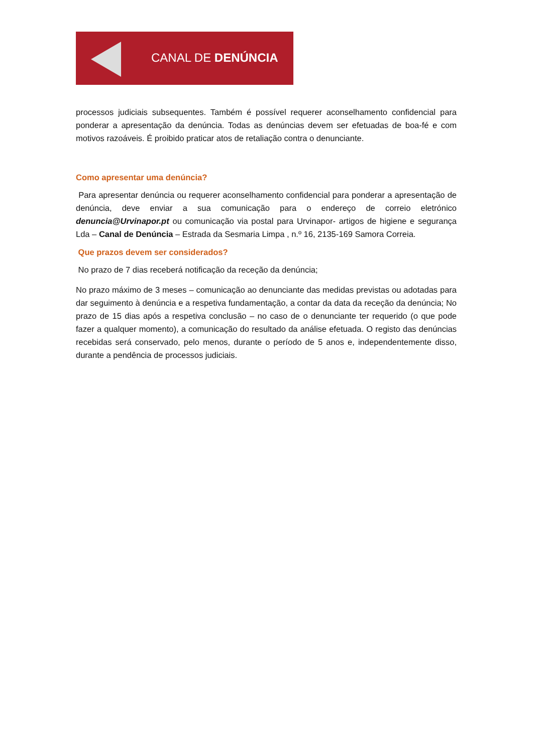CANAL DE DENÚNCIA
processos judiciais subsequentes. Também é possível requerer aconselhamento confidencial para ponderar a apresentação da denúncia. Todas as denúncias devem ser efetuadas de boa-fé e com motivos razoáveis. É proibido praticar atos de retaliação contra o denunciante.
Como apresentar uma denúncia?
Para apresentar denúncia ou requerer aconselhamento confidencial para ponderar a apresentação de denúncia, deve enviar a sua comunicação para o endereço de correio eletrónico denuncia@Urvinapor.pt ou comunicação via postal para Urvinapor- artigos de higiene e segurança Lda – Canal de Denúncia – Estrada da Sesmaria Limpa , n.º 16, 2135-169 Samora Correia.
Que prazos devem ser considerados?
No prazo de 7 dias receberá notificação da receção da denúncia;
No prazo máximo de 3 meses – comunicação ao denunciante das medidas previstas ou adotadas para dar seguimento à denúncia e a respetiva fundamentação, a contar da data da receção da denúncia; No prazo de 15 dias após a respetiva conclusão – no caso de o denunciante ter requerido (o que pode fazer a qualquer momento), a comunicação do resultado da análise efetuada. O registo das denúncias recebidas será conservado, pelo menos, durante o período de 5 anos e, independentemente disso, durante a pendência de processos judiciais.